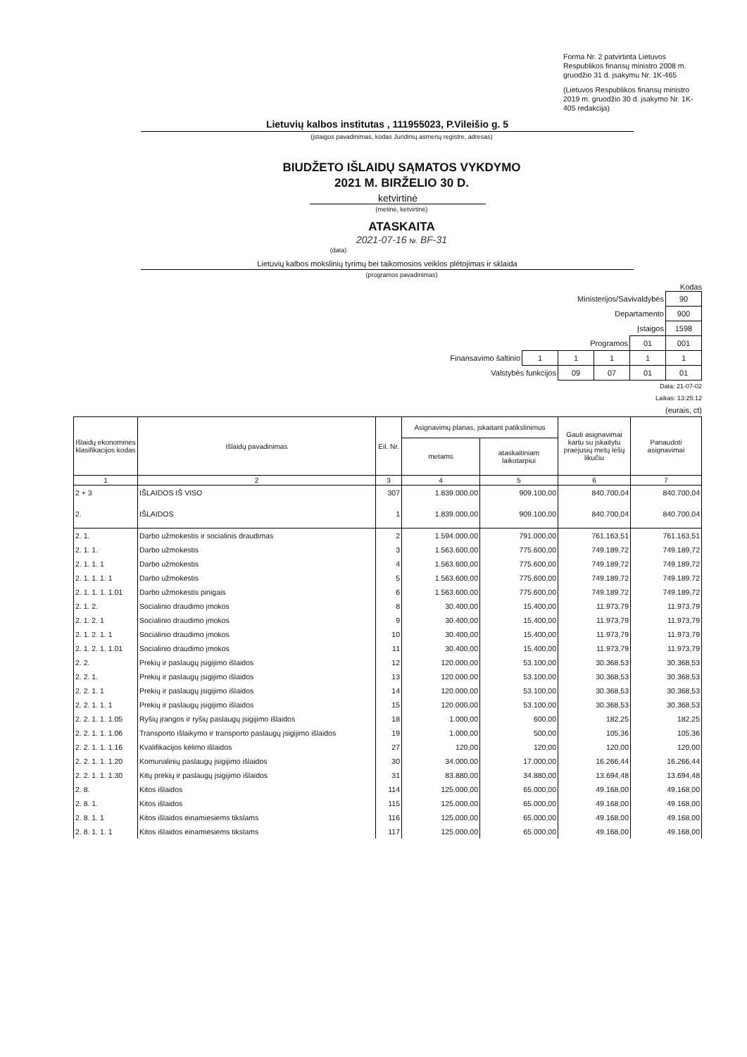Forma Nr. 2 patvirtinta Lietuvos Respublikos finansų ministro 2008 m. gruodžio 31 d. įsakymu Nr. 1K-465
(Lietuvos Respublikos finansų ministro 2019 m. gruodžio 30 d. įsakymo Nr. 1K-405 redakcija)
Lietuvių kalbos institutas , 111955023, P.Vileišio g. 5
(įstaigos pavadinimas, kodas Juridinių asmenų registre, adresas)
BIUDŽETO IŠLAIDŲ SĄMATOS VYKDYMO
2021 M. BIRŽELIO 30 D.
ketvirtinė
(metinė, ketvirtinė)
ATASKAITA
2021-07-16 Nr. BF-31
(data)
Lietuvių kalbos mokslinių tyrimų bei taikomosios veiklos plėtojimas ir sklaida
(programos pavadinimas)
Kodas
| Ministerijos/Savivaldybės | | | | | 90 |
| Departamento | | | | | 900 |
| Įstaigos | | | | | 1598 |
| Programos | | | | 01 | 001 |
| Finansavimo šaltinio | 1 | 1 | 1 | 1 | 1 |
| Valstybės funkcijos | | 09 | 07 | 01 | 01 |
Data: 21-07-02
Laikas: 13:25:12
(eurais, ct)
| Išlaidų ekonominės klasifikacijos kodas | Išlaidų pavadinimas | Eil. Nr. | Asignavimų planas, įskaitant patikslinimus | | Gauti asignavimai kartu su įskaitytu praėjusių metų lėšų likučiu | Panaudoti asignavimai |
| --- | --- | --- | --- | --- | --- | --- |
| | | | metams | ataskaitiniam laikotarpiui | | |
| 1 | 2 | 3 | 4 | 5 | 6 | 7 |
| 2 + 3 | IŠLAIDOS IŠ VISO | 307 | 1.839.000,00 | 909.100,00 | 840.700,04 | 840.700,04 |
| 2. | IŠLAIDOS | 1 | 1.839.000,00 | 909.100,00 | 840.700,04 | 840.700,04 |
| 2. 1. | Darbo užmokestis ir socialinis draudimas | 2 | 1.594.000,00 | 791.000,00 | 761.163,51 | 761.163,51 |
| 2. 1. 1. | Darbo užmokestis | 3 | 1.563.600,00 | 775.600,00 | 749.189,72 | 749.189,72 |
| 2. 1. 1. 1 | Darbo užmokestis | 4 | 1.563.600,00 | 775.600,00 | 749.189,72 | 749.189,72 |
| 2. 1. 1. 1. 1 | Darbo užmokestis | 5 | 1.563.600,00 | 775.600,00 | 749.189,72 | 749.189,72 |
| 2. 1. 1. 1. 1.01 | Darbo užmokestis pinigais | 6 | 1.563.600,00 | 775.600,00 | 749.189,72 | 749.189,72 |
| 2. 1. 2. | Socialinio draudimo įmokos | 8 | 30.400,00 | 15.400,00 | 11.973,79 | 11.973,79 |
| 2. 1. 2. 1 | Socialinio draudimo įmokos | 9 | 30.400,00 | 15.400,00 | 11.973,79 | 11.973,79 |
| 2. 1. 2. 1. 1 | Socialinio draudimo įmokos | 10 | 30.400,00 | 15.400,00 | 11.973,79 | 11.973,79 |
| 2. 1. 2. 1. 1.01 | Socialinio draudimo įmokos | 11 | 30.400,00 | 15.400,00 | 11.973,79 | 11.973,79 |
| 2. 2. | Prekių ir paslaugų įsigijimo išlaidos | 12 | 120.000,00 | 53.100,00 | 30.368,53 | 30.368,53 |
| 2. 2. 1. | Prekių ir paslaugų įsigijimo išlaidos | 13 | 120.000,00 | 53.100,00 | 30.368,53 | 30.368,53 |
| 2. 2. 1. 1 | Prekių ir paslaugų įsigijimo išlaidos | 14 | 120.000,00 | 53.100,00 | 30.368,53 | 30.368,53 |
| 2. 2. 1. 1. 1 | Prekių ir paslaugų įsigijimo išlaidos | 15 | 120.000,00 | 53.100,00 | 30.368,53 | 30.368,53 |
| 2. 2. 1. 1. 1.05 | Ryšių įrangos ir ryšių paslaugų įsigijimo išlaidos | 18 | 1.000,00 | 600,00 | 182,25 | 182,25 |
| 2. 2. 1. 1. 1.06 | Transporto išlaikymo ir transporto paslaugų įsigijimo išlaidos | 19 | 1.000,00 | 500,00 | 105,36 | 105,36 |
| 2. 2. 1. 1. 1.16 | Kvalifikacijos kėlimo išlaidos | 27 | 120,00 | 120,00 | 120,00 | 120,00 |
| 2. 2. 1. 1. 1.20 | Komunalinių paslaugų įsigijimo išlaidos | 30 | 34.000,00 | 17.000,00 | 16.266,44 | 16.266,44 |
| 2. 2. 1. 1. 1.30 | Kitų prekių ir paslaugų įsigijimo išlaidos | 31 | 83.880,00 | 34.880,00 | 13.694,48 | 13.694,48 |
| 2. 8. | Kitos išlaidos | 114 | 125.000,00 | 65.000,00 | 49.168,00 | 49.168,00 |
| 2. 8. 1. | Kitos išlaidos | 115 | 125.000,00 | 65.000,00 | 49.168,00 | 49.168,00 |
| 2. 8. 1. 1 | Kitos išlaidos einamiesiems tikslams | 116 | 125.000,00 | 65.000,00 | 49.168,00 | 49.168,00 |
| 2. 8. 1. 1. 1 | Kitos išlaidos einamiesiems tikslams | 117 | 125.000,00 | 65.000,00 | 49.168,00 | 49.168,00 |